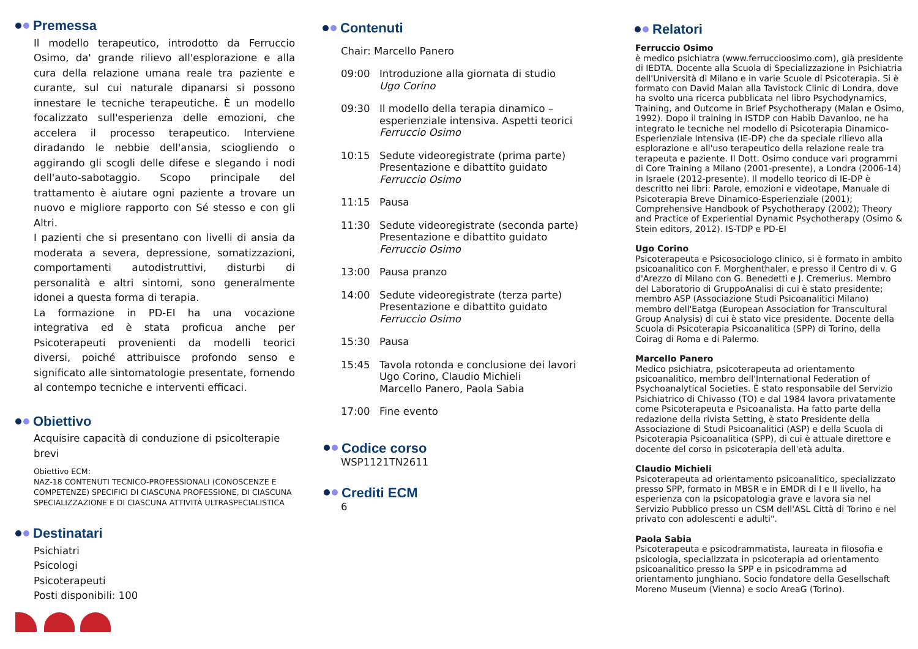Premessa
Il modello terapeutico, introdotto da Ferruccio Osimo, da' grande rilievo all'esplorazione e alla cura della relazione umana reale tra paziente e curante, sul cui naturale dipanarsi si possono innestare le tecniche terapeutiche. È un modello focalizzato sull'esperienza delle emozioni, che accelera il processo terapeutico. Interviene diradando le nebbie dell'ansia, sciogliendo o aggirando gli scogli delle difese e slegando i nodi dell'auto-sabotaggio. Scopo principale del trattamento è aiutare ogni paziente a trovare un nuovo e migliore rapporto con Sé stesso e con gli Altri.
I pazienti che si presentano con livelli di ansia da moderata a severa, depressione, somatizzazioni, comportamenti autodistruttivi, disturbi di personalità e altri sintomi, sono generalmente idonei a questa forma di terapia.
La formazione in PD-EI ha una vocazione integrativa ed è stata proficua anche per Psicoterapeuti provenienti da modelli teorici diversi, poiché attribuisce profondo senso e significato alle sintomatologie presentate, fornendo al contempo tecniche e interventi efficaci.
Obiettivo
Acquisire capacità di conduzione di psicolterapie brevi
Obiettivo ECM:
NAZ-18 CONTENUTI TECNICO-PROFESSIONALI (CONOSCENZE E COMPETENZE) SPECIFICI DI CIASCUNA PROFESSIONE, DI CIASCUNA SPECIALIZZAZIONE E DI CIASCUNA ATTIVITÀ ULTRASPECIALISTICA
Destinatari
Psichiatri
Psicologi
Psicoterapeuti
Posti disponibili: 100
Contenuti
Chair: Marcello Panero
09:00 Introduzione alla giornata di studio
Ugo Corino
09:30 Il modello della terapia dinamico – esperienziale intensiva. Aspetti teorici
Ferruccio Osimo
10:15 Sedute videoregistrate (prima parte)
Presentazione e dibattito guidato
Ferruccio Osimo
11:15 Pausa
11:30 Sedute videoregistrate (seconda parte)
Presentazione e dibattito guidato
Ferruccio Osimo
13:00 Pausa pranzo
14:00 Sedute videoregistrate (terza parte)
Presentazione e dibattito guidato
Ferruccio Osimo
15:30 Pausa
15:45 Tavola rotonda e conclusione dei lavori
Ugo Corino, Claudio Michieli
Marcello Panero, Paola Sabia
17:00 Fine evento
Codice corso
WSP1121TN2611
Crediti ECM
6
Relatori
Ferruccio Osimo
è medico psichiatra (www.ferruccioosimo.com), già presidente di IEDTA. Docente alla Scuola di Specializzazione in Psichiatria dell'Università di Milano e in varie Scuole di Psicoterapia. Si è formato con David Malan alla Tavistock Clinic di Londra, dove ha svolto una ricerca pubblicata nel libro Psychodynamics, Training, and Outcome in Brief Psychotherapy (Malan e Osimo, 1992). Dopo il training in ISTDP con Habib Davanloo, ne ha integrato le tecniche nel modello di Psicoterapia Dinamico-Esperienziale Intensiva (IE-DP) che da speciale rilievo alla esplorazione e all'uso terapeutico della relazione reale tra terapeuta e paziente. Il Dott. Osimo conduce vari programmi di Core Training a Milano (2001-presente), a Londra (2006-14) in Israele (2012-presente). Il modello teorico di IE-DP è descritto nei libri: Parole, emozioni e videotape, Manuale di Psicoterapia Breve Dinamico-Esperienziale (2001); Comprehensive Handbook of Psychotherapy (2002); Theory and Practice of Experiential Dynamic Psychotherapy (Osimo & Stein editors, 2012). IS-TDP e PD-EI
Ugo Corino
Psicoterapeuta e Psicosociologo clinico, si è formato in ambito psicoanalitico con F. Morghenthaler, e presso il Centro di v. G d'Arezzo di Milano con G. Benedetti e J. Cremerius. Membro del Laboratorio di GruppoAnalisi di cui è stato presidente; membro ASP (Associazione Studi Psicoanalitici Milano) membro dell'Eatga (European Association for Transcultural Group Analysis) di cui è stato vice presidente. Docente della Scuola di Psicoterapia Psicoanalitica (SPP) di Torino, della Coirag di Roma e di Palermo.
Marcello Panero
Medico psichiatra, psicoterapeuta ad orientamento psicoanalitico, membro dell'International Federation of Psychoanalytical Societies. È stato responsabile del Servizio Psichiatrico di Chivasso (TO) e dal 1984 lavora privatamente come Psicoterapeuta e Psicoanalista. Ha fatto parte della redazione della rivista Setting, è stato Presidente della Associazione di Studi Psicoanalitici (ASP) e della Scuola di Psicoterapia Psicoanalitica (SPP), di cui è attuale direttore e docente del corso in psicoterapia dell'età adulta.
Claudio Michieli
Psicoterapeuta ad orientamento psicoanalitico, specializzato presso SPP, formato in MBSR e in EMDR di I e II livello, ha esperienza con la psicopatologia grave e lavora sia nel Servizio Pubblico presso un CSM dell'ASL Città di Torino e nel privato con adolescenti e adulti".
Paola Sabia
Psicoterapeuta e psicodrammatista, laureata in filosofia e psicologia, specializzata in psicoterapia ad orientamento psicoanalitico presso la SPP e in psicodramma ad orientamento junghiano. Socio fondatore della Gesellschaft Moreno Museum (Vienna) e socio AreaG (Torino).